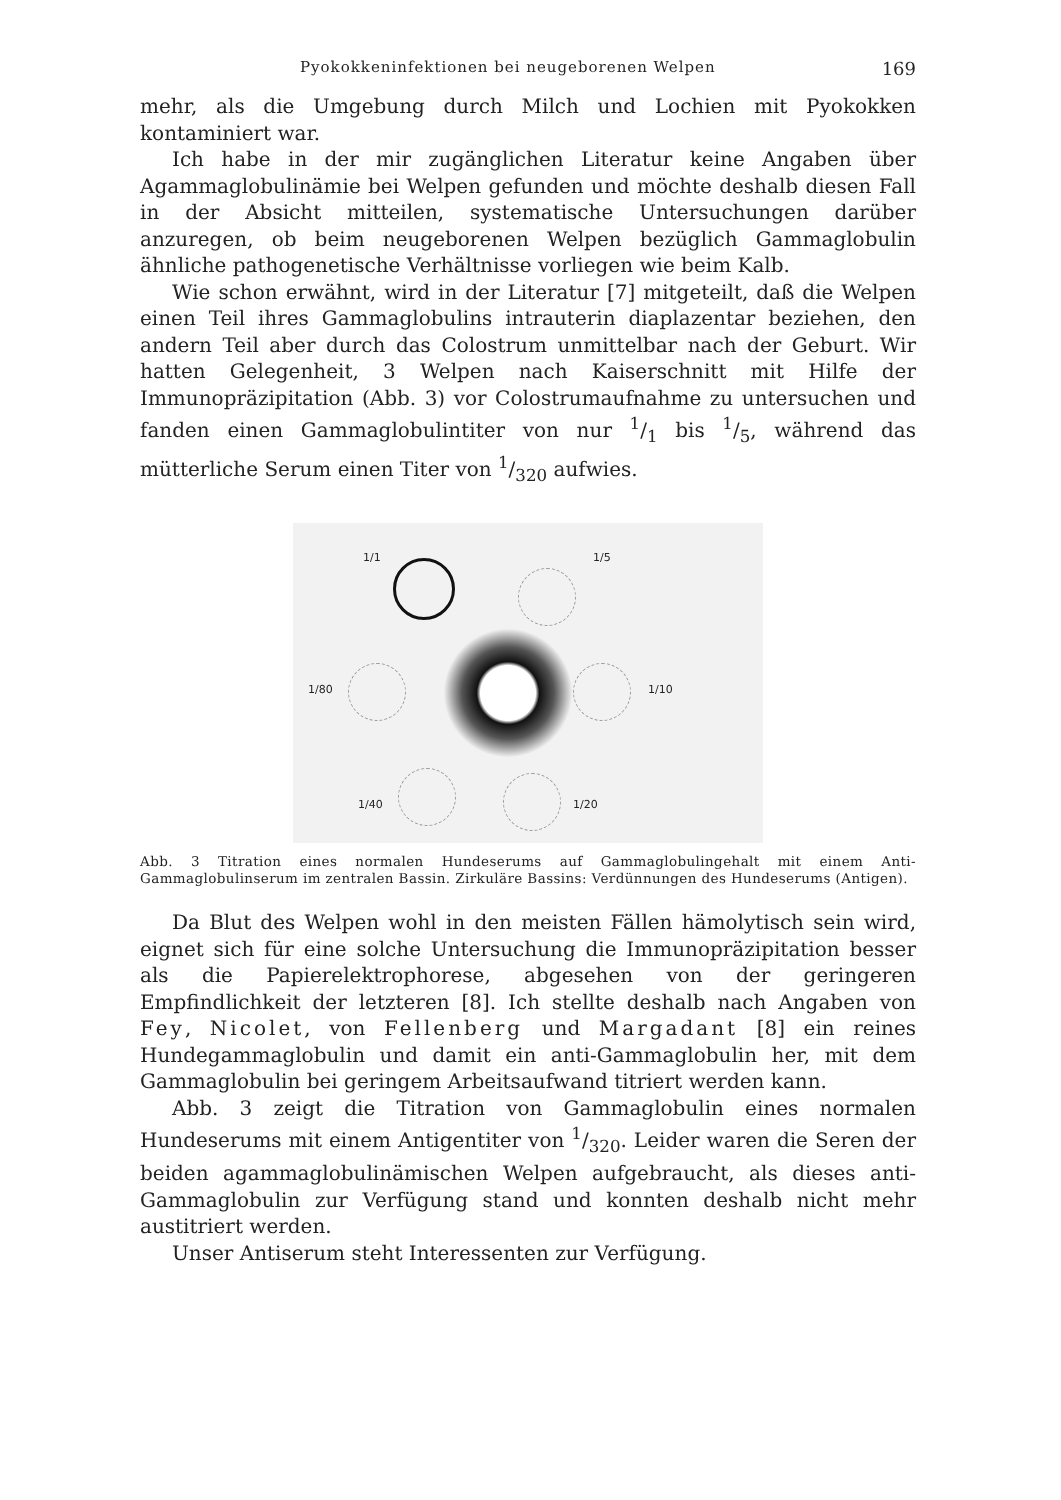Pyokokkeninfektionen bei neugeborenen Welpen 169
mehr, als die Umgebung durch Milch und Lochien mit Pyokokken kontaminiert war.
Ich habe in der mir zugänglichen Literatur keine Angaben über Agammaglobulinämie bei Welpen gefunden und möchte deshalb diesen Fall in der Absicht mitteilen, systematische Untersuchungen darüber anzuregen, ob beim neugeborenen Welpen bezüglich Gammaglobulin ähnliche pathogenetische Verhältnisse vorliegen wie beim Kalb.
Wie schon erwähnt, wird in der Literatur [7] mitgeteilt, daß die Welpen einen Teil ihres Gammaglobulins intrauterin diaplazentar beziehen, den andern Teil aber durch das Colostrum unmittelbar nach der Geburt. Wir hatten Gelegenheit, 3 Welpen nach Kaiserschnitt mit Hilfe der Immunopräzipitation (Abb. 3) vor Colostrumaufnahme zu untersuchen und fanden einen Gammaglobulintiter von nur 1/1 bis 1/5, während das mütterliche Serum einen Titer von 1/320 aufwies.
1/1 1/5
1/80 1/10
1/40 1/20
Abb. 3 Titration eines normalen Hundeserums auf Gammaglobulingehalt mit einem Anti-Gammaglobulinserum im zentralen Bassin. Zirkuläre Bassins: Verdünnungen des Hundeserums (Antigen).
Da Blut des Welpen wohl in den meisten Fällen hämolytisch sein wird, eignet sich für eine solche Untersuchung die Immunopräzipitation besser als die Papierelektrophorese, abgesehen von der geringeren Empfindlichkeit der letzteren [8]. Ich stellte deshalb nach Angaben von Fey, Nicolet, von Fellenberg und Margadant [8] ein reines Hundegammaglobulin und damit ein anti-Gammaglobulin her, mit dem Gammaglobulin bei geringem Arbeitsaufwand titriert werden kann.
Abb. 3 zeigt die Titration von Gammaglobulin eines normalen Hundeserums mit einem Antigentiter von 1/320. Leider waren die Seren der beiden agammaglobulinämischen Welpen aufgebraucht, als dieses anti-Gammaglobulin zur Verfügung stand und konnten deshalb nicht mehr austitriert werden.
Unser Antiserum steht Interessenten zur Verfügung.